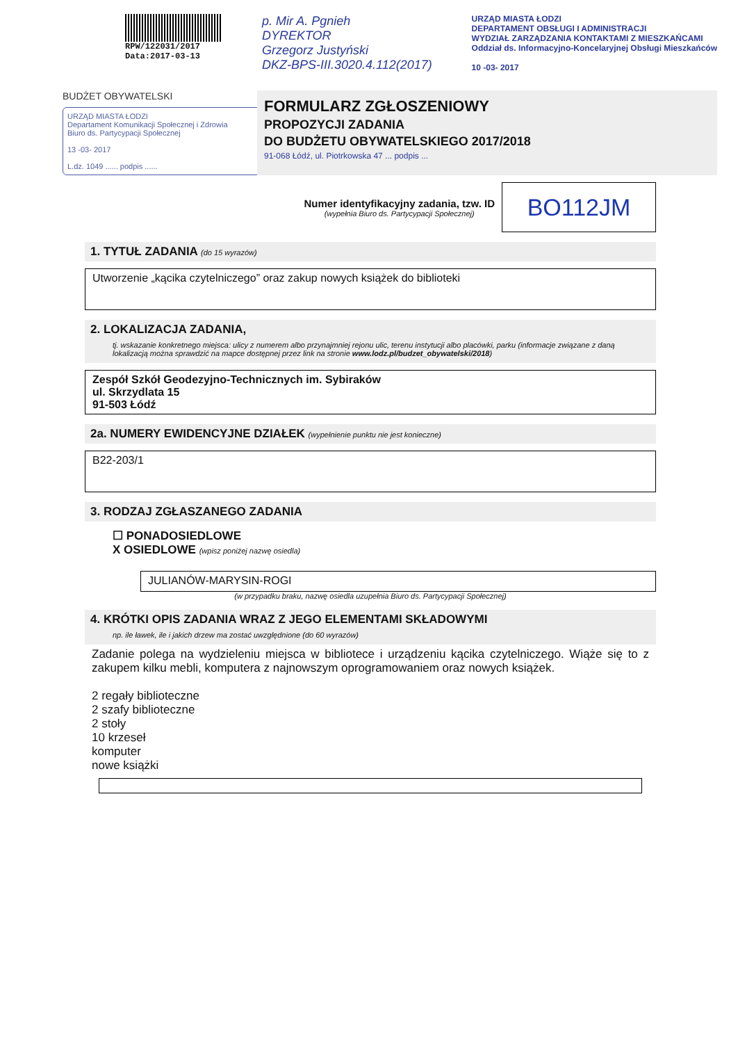RPW/122031/2017
Data:2017-03-13
p. Mir A. Pgnieh
DYREKTOR
Grzegorz Justyński
DKZ-BPS-III.3020.4.112(2017)
URZĄD MIASTA ŁODZI
DEPARTAMENT OBSŁUGI I ADMINISTRACJI
WYDZIAŁ ZARZĄDZANIA KONTAKTAMI Z MIESZKAŃCAMI
Oddział ds. Informacyjno-Koncelaryjnej Obsługi Mieszkańców
10 -03- 2017
BUDŻET OBYWATELSKI
URZĄD MIASTA ŁODZI
Departament Komunikacji Społecznej i Zdrowia
Biuro ds. Partycypacji Społecznej
13 -03- 2017
L.dz. 1049 ...... podpis ......
FORMULARZ ZGŁOSZENIOWY
PROPOZYCJI ZADANIA
DO BUDŻETU OBYWATELSKIEGO 2017/2018
91-068 Łódź, ul. Piotrkowska 47 ... podpis ...
Numer identyfikacyjny zadania, tzw. ID
(wypełnia Biuro ds. Partycypacji Społecznej)
BO112JM
1. TYTUŁ ZADANIA (do 15 wyrazów)
Utworzenie „kącika czytelniczego” oraz zakup nowych książek do biblioteki
2. LOKALIZACJA ZADANIA,
tj. wskazanie konkretnego miejsca: ulicy z numerem albo przynajmniej rejonu ulic, terenu instytucji albo placówki, parku (informacje związane z daną lokalizacją można sprawdzić na mapce dostępnej przez link na stronie www.lodz.pl/budzet_obywatelski/2018)
Zespół Szkół Geodezyjno-Technicznych im. Sybiraków
ul. Skrzydlata 15
91-503 Łódź
2a. NUMERY EWIDENCYJNE DZIAŁEK (wypełnienie punktu nie jest konieczne)
B22-203/1
3. RODZAJ ZGŁASZANEGO ZADANIA
☐ PONADOSIEDLOWE
X OSIEDLOWE (wpisz poniżej nazwę osiedla)
JULIANÓW-MARYSIN-ROGI
(w przypadku braku, nazwę osiedla uzupełnia Biuro ds. Partycypacji Społecznej)
4. KRÓTKI OPIS ZADANIA WRAZ Z JEGO ELEMENTAMI SKŁADOWYMI
np. ile ławek, ile i jakich drzew ma zostać uwzględnione (do 60 wyrazów)
Zadanie polega na wydzieleniu miejsca w bibliotece i urządzeniu kącika czytelniczego. Wiąże się to z zakupem kilku mebli, komputera z najnowszym oprogramowaniem oraz nowych książek.
2 regały biblioteczne
2 szafy biblioteczne
2 stoły
10 krzeseł
komputer
nowe książki